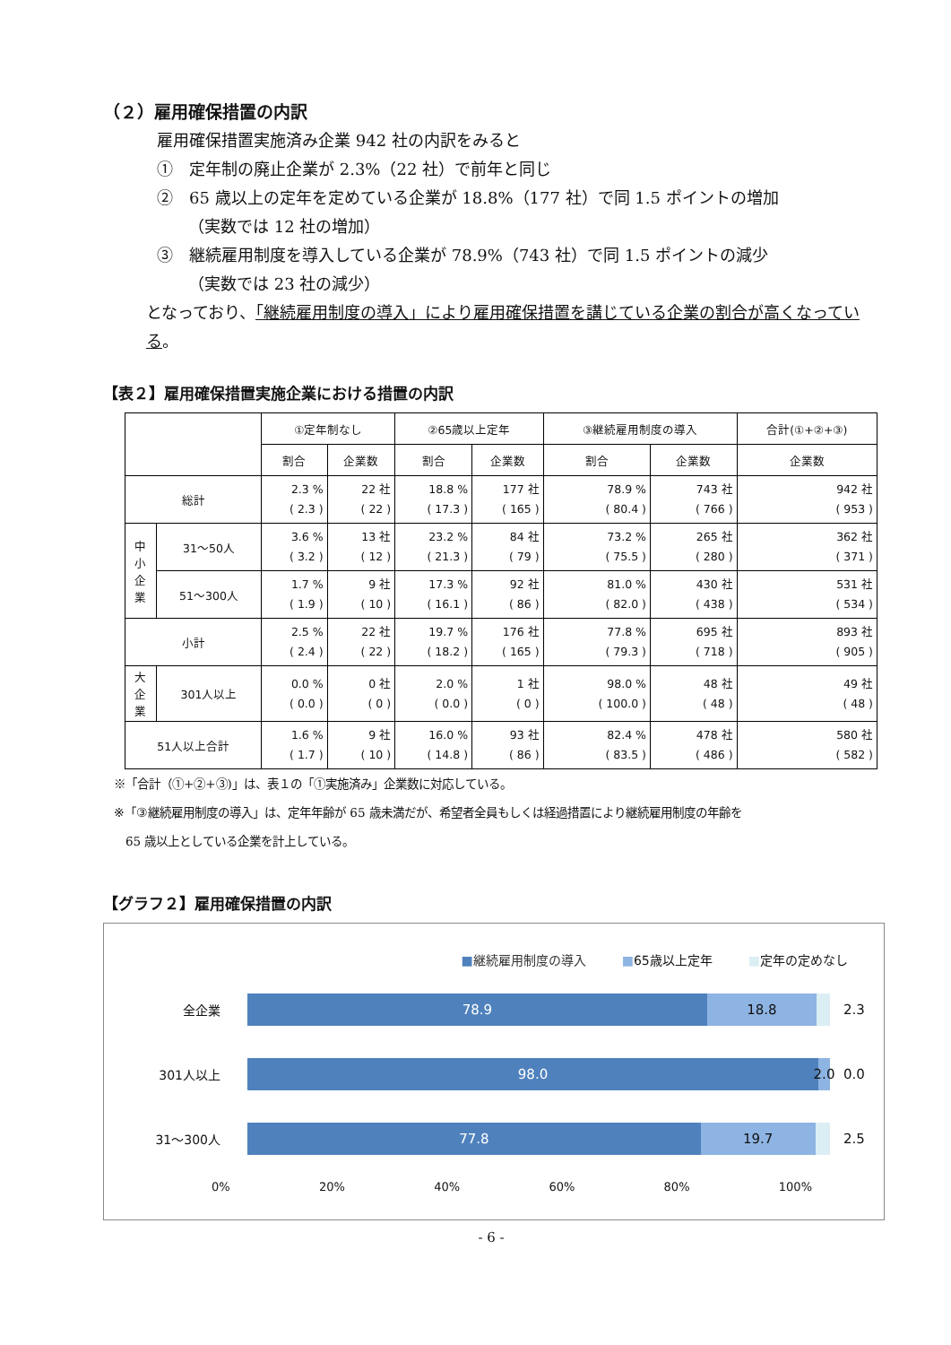（２）雇用確保措置の内訳
雇用確保措置実施済み企業 942 社の内訳をみると
①　定年制の廃止企業が 2.3%（22 社）で前年と同じ
②　65 歳以上の定年を定めている企業が 18.8%（177 社）で同 1.5 ポイントの増加
（実数では 12 社の増加）
③　継続雇用制度を導入している企業が 78.9%（743 社）で同 1.5 ポイントの減少
（実数では 23 社の減少）
となっており、「継続雇用制度の導入」により雇用確保措置を講じている企業の割合が高くなっている。
【表２】雇用確保措置実施企業における措置の内訳
| | | ①定年制なし | | ②65歳以上定年 | | ③継続雇用制度の導入 | | 合計(①+②+③) |
| --- | --- | --- | --- | --- | --- | --- | --- | --- |
| | | 割合 | 企業数 | 割合 | 企業数 | 割合 | 企業数 | 企業数 |
| 総計 | | 2.3 % ( 2.3 ) | 22 社 ( 22 ) | 18.8 % ( 17.3 ) | 177 社 ( 165 ) | 78.9 % ( 80.4 ) | 743 社 ( 766 ) | 942 社 ( 953 ) |
| 中 小 企 業 | 31～50人 | 3.6 % ( 3.2 ) | 13 社 ( 12 ) | 23.2 % ( 21.3 ) | 84 社 ( 79 ) | 73.2 % ( 75.5 ) | 265 社 ( 280 ) | 362 社 ( 371 ) |
| | 51～300人 | 1.7 % ( 1.9 ) | 9 社 ( 10 ) | 17.3 % ( 16.1 ) | 92 社 ( 86 ) | 81.0 % ( 82.0 ) | 430 社 ( 438 ) | 531 社 ( 534 ) |
| 小計 | | 2.5 % ( 2.4 ) | 22 社 ( 22 ) | 19.7 % ( 18.2 ) | 176 社 ( 165 ) | 77.8 % ( 79.3 ) | 695 社 ( 718 ) | 893 社 ( 905 ) |
| 大 企 業 | 301人以上 | 0.0 % ( 0.0 ) | 0 社 ( 0 ) | 2.0 % ( 0.0 ) | 1 社 ( 0 ) | 98.0 % ( 100.0 ) | 48 社 ( 48 ) | 49 社 ( 48 ) |
| 51人以上合計 | | 1.6 % ( 1.7 ) | 9 社 ( 10 ) | 16.0 % ( 14.8 ) | 93 社 ( 86 ) | 82.4 % ( 83.5 ) | 478 社 ( 486 ) | 580 社 ( 582 ) |
※「合計（①+②+③)」は、表１の「①実施済み」企業数に対応している。
※「③継続雇用制度の導入」は、定年年齢が 65 歳未満だが、希望者全員もしくは経過措置により継続雇用制度の年齢を
　65 歳以上としている企業を計上している。
【グラフ２】雇用確保措置の内訳
■継続雇用制度の導入 ■65歳以上定年 ■定年の定めなし
全企業
78.9 18.8
2.3
301人以上
98.0 2.0
0.0
31～300人
77.8 19.7
2.5
0% 20% 40% 60% 80% 100%
- 6 -